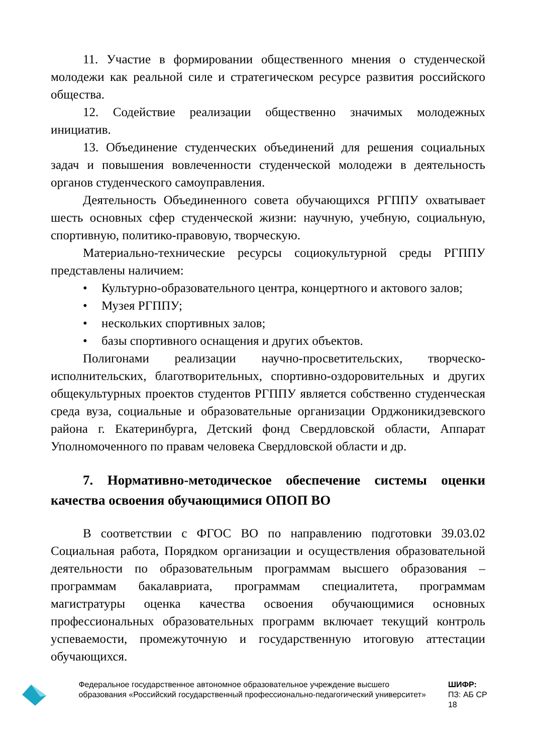11. Участие в формировании общественного мнения о студенческой молодежи как реальной силе и стратегическом ресурсе развития российского общества.
12. Содействие реализации общественно значимых молодежных инициатив.
13. Объединение студенческих объединений для решения социальных задач и повышения вовлеченности студенческой молодежи в деятельность органов студенческого самоуправления.
Деятельность Объединенного совета обучающихся РГППУ охватывает шесть основных сфер студенческой жизни: научную, учебную, социальную, спортивную, политико-правовую, творческую.
Материально-технические ресурсы социокультурной среды РГППУ представлены наличием:
• Культурно-образовательного центра, концертного и актового залов;
• Музея РГППУ;
• нескольких спортивных залов;
• базы спортивного оснащения и других объектов.
Полигонами реализации научно-просветительских, творческо-исполнительских, благотворительных, спортивно-оздоровительных и других общекультурных проектов студентов РГППУ является собственно студенческая среда вуза, социальные и образовательные организации Орджоникидзевского района г. Екатеринбурга, Детский фонд Свердловской области, Аппарат Уполномоченного по правам человека Свердловской области и др.
7. Нормативно-методическое обеспечение системы оценки качества освоения обучающимися ОПОП ВО
В соответствии с ФГОС ВО по направлению подготовки 39.03.02 Социальная работа, Порядком организации и осуществления образовательной деятельности по образовательным программам высшего образования – программам бакалавриата, программам специалитета, программам магистратуры оценка качества освоения обучающимися основных профессиональных образовательных программ включает текущий контроль успеваемости, промежуточную и государственную итоговую аттестации обучающихся.
Федеральное государственное автономное образовательное учреждение высшего образования «Российский государственный профессионально-педагогический университет»
ШИФР:
ПЗ: АБ СР 18